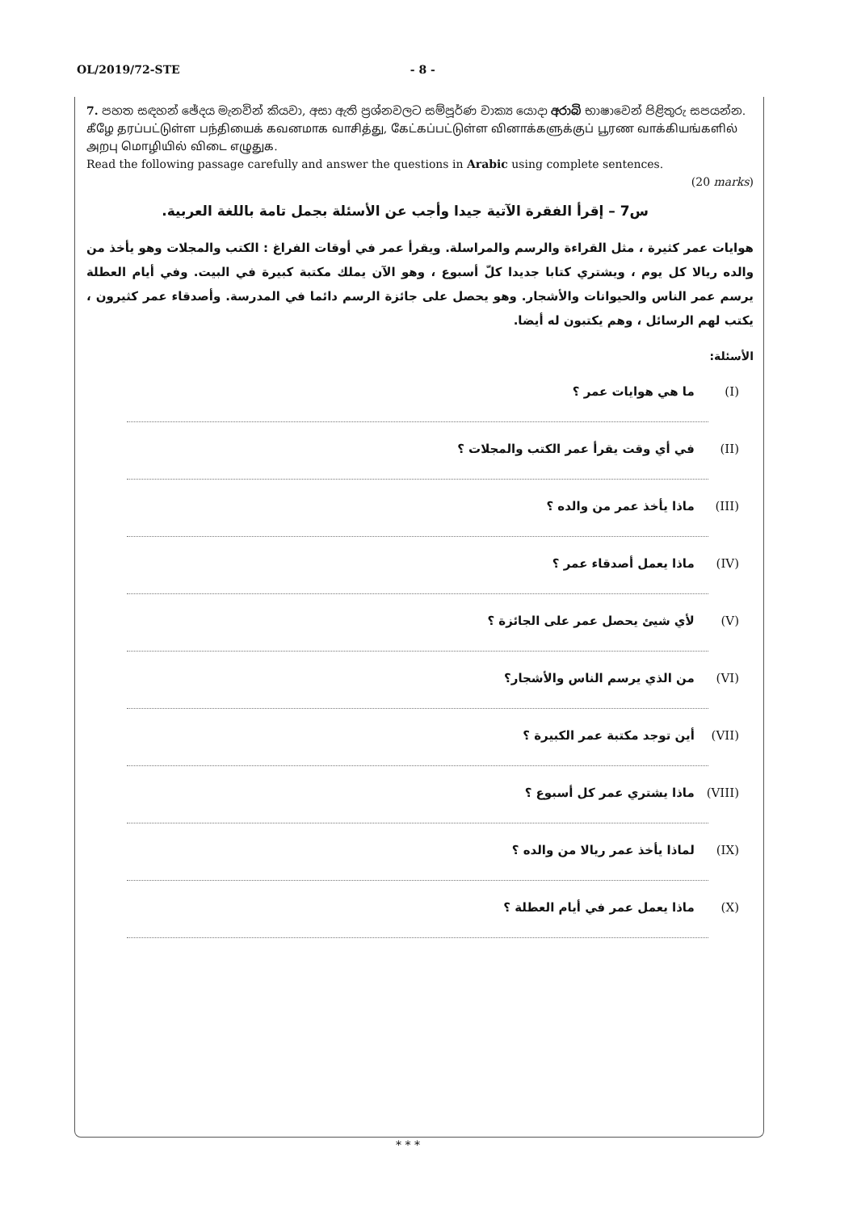OL/2019/72-STE - 8 -
7. පහත සඳහන් ඡේදය මැනවින් කියවා, අසා ඇති ප්‍රශ්නවලට සම්පූර්ණ වාක්‍ය යොදා අරාබි භාෂාවෙන් පිළිතුරු සපයන්න.
கீழே தரப்பட்டுள்ள பந்தியைக் கவனமாக வாசித்து, கேட்கப்பட்டுள்ள வினாக்களுக்குப் பூரண வாக்கியங்களில் அறபு மொழியில் விடை எழுதுக.
Read the following passage carefully and answer the questions in Arabic using complete sentences.
(20 marks)
س7 – إقرأ الفقرة الآتية جيدا وأجب عن الأسئلة بجمل تامة باللغة العربية.
هوايات عمر كثيرة ، مثل القراءة والرسم والمراسلة. ويقرأ عمر في أوقات الفراغ : الكتب والمجلات وهو يأخذ من والده ريالا كل يوم ، ويشتري كتابا جديدا كلّ أسبوع ، وهو الآن يملك مكتبة كبيرة في البيت. وفي أيام العطلة يرسم عمر الناس والحيوانات والأشجار. وهو يحصل على جائزة الرسم دائما في المدرسة. وأصدقاء عمر كثيرون ، يكتب لهم الرسائل ، وهم يكتبون له أيضا.
الأسئلة:
(I) ما هي هوايات عمر ؟
(II) في أي وقت يقرأ عمر الكتب والمجلات ؟
(III) ماذا يأخذ عمر من والده ؟
(IV) ماذا يعمل أصدقاء عمر ؟
(V) لأي شيئ يحصل عمر على الجائزة ؟
(VI) من الذي يرسم الناس والأشجار؟
(VII) أين توجد مكتبة عمر الكبيرة ؟
(VIII) ماذا يشتري عمر كل أسبوع ؟
(IX) لماذا يأخذ عمر ريالا من والده ؟
(X) ماذا يعمل عمر في أيام العطلة ؟
* * *